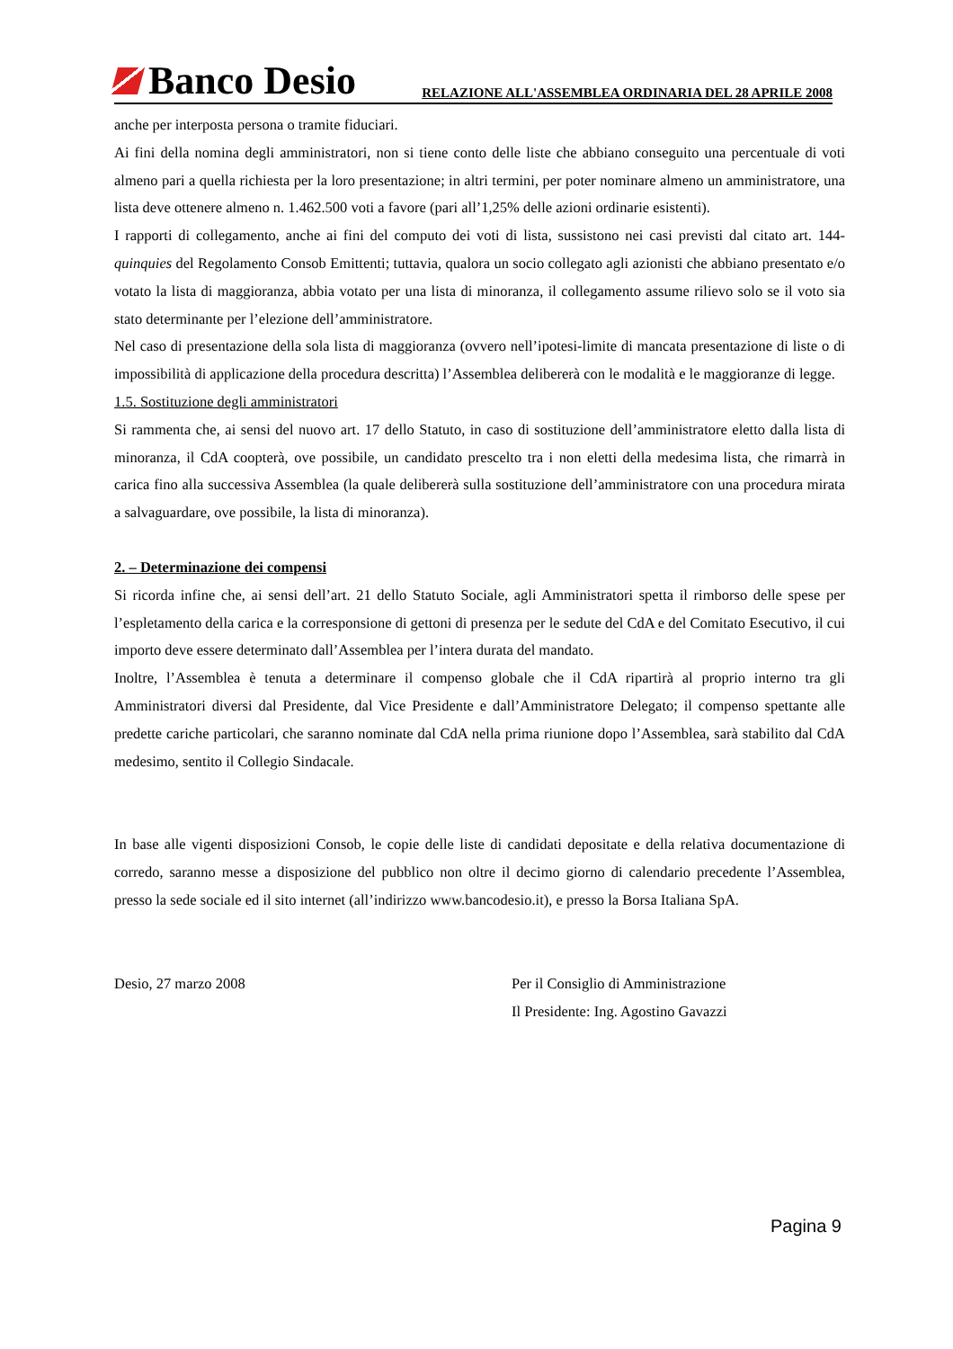Banco Desio
RELAZIONE ALL'ASSEMBLEA ORDINARIA DEL 28 APRILE 2008
anche per interposta persona o tramite fiduciari.
Ai fini della nomina degli amministratori, non si tiene conto delle liste che abbiano conseguito una percentuale di voti almeno pari a quella richiesta per la loro presentazione; in altri termini, per poter nominare almeno un amministratore, una lista deve ottenere almeno n. 1.462.500 voti a favore (pari all’1,25% delle azioni ordinarie esistenti).
I rapporti di collegamento, anche ai fini del computo dei voti di lista, sussistono nei casi previsti dal citato art. 144-quinquies del Regolamento Consob Emittenti; tuttavia, qualora un socio collegato agli azionisti che abbiano presentato e/o votato la lista di maggioranza, abbia votato per una lista di minoranza, il collegamento assume rilievo solo se il voto sia stato determinante per l’elezione dell’amministratore.
Nel caso di presentazione della sola lista di maggioranza (ovvero nell’ipotesi-limite di mancata presentazione di liste o di impossibilità di applicazione della procedura descritta) l’Assemblea delibererà con le modalità e le maggioranze di legge.
1.5. Sostituzione degli amministratori
Si rammenta che, ai sensi del nuovo art. 17 dello Statuto, in caso di sostituzione dell’amministratore eletto dalla lista di minoranza, il CdA coopterà, ove possibile, un candidato prescelto tra i non eletti della medesima lista, che rimarrà in carica fino alla successiva Assemblea (la quale delibererà sulla sostituzione dell’amministratore con una procedura mirata a salvaguardare, ove possibile, la lista di minoranza).
2. – Determinazione dei compensi
Si ricorda infine che, ai sensi dell’art. 21 dello Statuto Sociale, agli Amministratori spetta il rimborso delle spese per l’espletamento della carica e la corresponsione di gettoni di presenza per le sedute del CdA e del Comitato Esecutivo, il cui importo deve essere determinato dall’Assemblea per l’intera durata del mandato.
Inoltre, l’Assemblea è tenuta a determinare il compenso globale che il CdA ripartirà al proprio interno tra gli Amministratori diversi dal Presidente, dal Vice Presidente e dall’Amministratore Delegato; il compenso spettante alle predette cariche particolari, che saranno nominate dal CdA nella prima riunione dopo l’Assemblea, sarà stabilito dal CdA medesimo, sentito il Collegio Sindacale.
In base alle vigenti disposizioni Consob, le copie delle liste di candidati depositate e della relativa documentazione di corredo, saranno messe a disposizione del pubblico non oltre il decimo giorno di calendario precedente l’Assemblea, presso la sede sociale ed il sito internet (all’indirizzo www.bancodesio.it), e presso la Borsa Italiana SpA.
Desio, 27 marzo 2008 Per il Consiglio di Amministrazione
Il Presidente: Ing. Agostino Gavazzi
Pagina 9